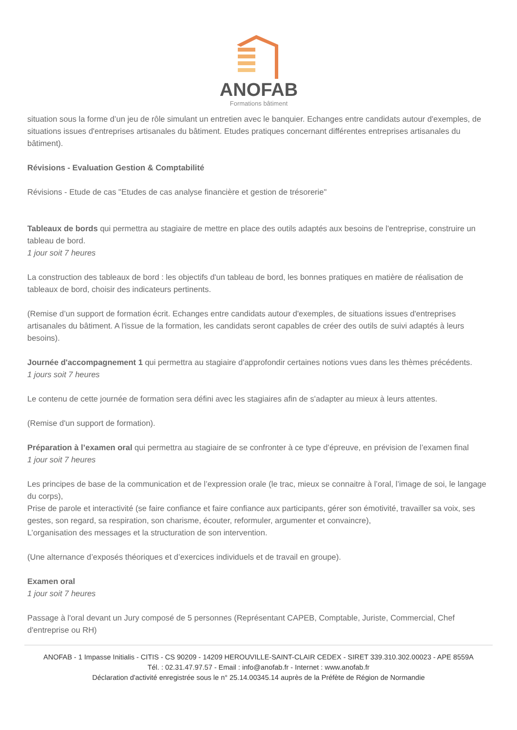ANOFAB
Formations bâtiment
situation sous la forme d’un jeu de rôle simulant un entretien avec le banquier. Echanges entre candidats autour d'exemples, de situations issues d'entreprises artisanales du bâtiment. Etudes pratiques concernant différentes entreprises artisanales du bâtiment).
Révisions - Evaluation Gestion & Comptabilité
Révisions - Etude de cas "Etudes de cas analyse financière et gestion de trésorerie"
Tableaux de bords qui permettra au stagiaire de mettre en place des outils adaptés aux besoins de l'entreprise, construire un tableau de bord.
1 jour soit 7 heures
La construction des tableaux de bord : les objectifs d'un tableau de bord, les bonnes pratiques en matière de réalisation de tableaux de bord, choisir des indicateurs pertinents.
(Remise d’un support de formation écrit. Echanges entre candidats autour d'exemples, de situations issues d'entreprises artisanales du bâtiment. A l'issue de la formation, les candidats seront capables de créer des outils de suivi adaptés à leurs besoins).
Journée d'accompagnement 1 qui permettra au stagiaire d'approfondir certaines notions vues dans les thèmes précédents.
1 jours soit 7 heures
Le contenu de cette journée de formation sera défini avec les stagiaires afin de s'adapter au mieux à leurs attentes.
(Remise d'un support de formation).
Préparation à l’examen oral qui permettra au stagiaire de se confronter à ce type d’épreuve, en prévision de l’examen final
1 jour soit 7 heures
Les principes de base de la communication et de l’expression orale (le trac, mieux se connaitre à l’oral, l’image de soi, le langage du corps),
Prise de parole et interactivité (se faire confiance et faire confiance aux participants, gérer son émotivité, travailler sa voix, ses gestes, son regard, sa respiration, son charisme, écouter, reformuler, argumenter et convaincre),
L’organisation des messages et la structuration de son intervention.
(Une alternance d’exposés théoriques et d’exercices individuels et de travail en groupe).
Examen oral
1 jour soit 7 heures
Passage à l'oral devant un Jury composé de 5 personnes (Représentant CAPEB, Comptable, Juriste, Commercial, Chef d'entreprise ou RH)
ANOFAB - 1 Impasse Initialis - CITIS - CS 90209 - 14209 HEROUVILLE-SAINT-CLAIR CEDEX - SIRET 339.310.302.00023 - APE 8559A
Tél. : 02.31.47.97.57 - Email : info@anofab.fr - Internet : www.anofab.fr
Déclaration d'activité enregistrée sous le n° 25.14.00345.14 auprès de la Préfète de Région de Normandie